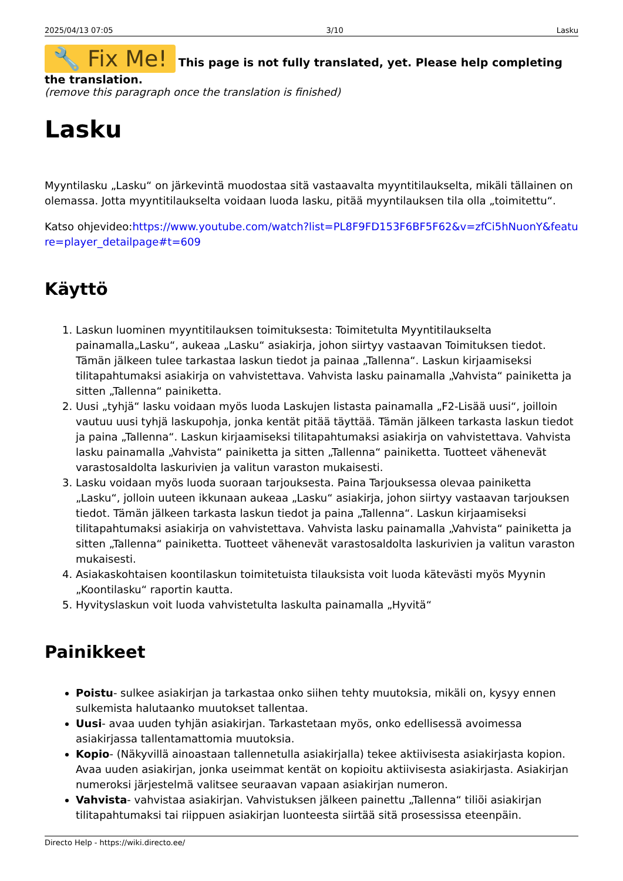2025/04/13 07:05 3/10 Lasku
🔧 Fix Me! This page is not fully translated, yet. Please help completing the translation.
(remove this paragraph once the translation is finished)
Lasku
Myyntilasku „Lasku“ on järkevintä muodostaa sitä vastaavalta myyntitilaukselta, mikäli tällainen on olemassa. Jotta myyntitilaukselta voidaan luoda lasku, pitää myyntilauksen tila olla „toimitettu“.
Katso ohjevideo:https://www.youtube.com/watch?list=PL8F9FD153F6BF5F62&v=zfCi5hNuonY&feature=player_detailpage#t=609
Käyttö
1. Laskun luominen myyntitilauksen toimituksesta: Toimitetulta Myyntitilaukselta painamalla„Lasku“, aukeaa „Lasku“ asiakirja, johon siirtyy vastaavan Toimituksen tiedot. Tämän jälkeen tulee tarkastaa laskun tiedot ja painaa „Tallenna“. Laskun kirjaamiseksi tilitapahtumaksi asiakirja on vahvistettava. Vahvista lasku painamalla „Vahvista“ painiketta ja sitten „Tallenna“ painiketta.
2. Uusi „tyhjä“ lasku voidaan myös luoda Laskujen listasta painamalla „F2-Lisää uusi“, joilloin vautuu uusi tyhjä laskupohja, jonka kentät pitää täyttää. Tämän jälkeen tarkasta laskun tiedot ja paina „Tallenna“. Laskun kirjaamiseksi tilitapahtumaksi asiakirja on vahvistettava. Vahvista lasku painamalla „Vahvista“ painiketta ja sitten „Tallenna“ painiketta. Tuotteet vähenevät varastosaldolta laskurivien ja valitun varaston mukaisesti.
3. Lasku voidaan myös luoda suoraan tarjouksesta. Paina Tarjouksessa olevaa painiketta „Lasku“, jolloin uuteen ikkunaan aukeaa „Lasku“ asiakirja, johon siirtyy vastaavan tarjouksen tiedot. Tämän jälkeen tarkasta laskun tiedot ja paina „Tallenna“. Laskun kirjaamiseksi tilitapahtumaksi asiakirja on vahvistettava. Vahvista lasku painamalla „Vahvista“ painiketta ja sitten „Tallenna“ painiketta. Tuotteet vähenevät varastosaldolta laskurivien ja valitun varaston mukaisesti.
4. Asiakaskohtaisen koontilaskun toimitetuista tilauksista voit luoda kätevästi myös Myynin „Koontilasku“ raportin kautta.
5. Hyvityslaskun voit luoda vahvistetulta laskulta painamalla „Hyvitä“
Painikkeet
Poistu- sulkee asiakirjan ja tarkastaa onko siihen tehty muutoksia, mikäli on, kysyy ennen sulkemista halutaanko muutokset tallentaa.
Uusi- avaa uuden tyhjän asiakirjan. Tarkastetaan myös, onko edellisessä avoimessa asiakirjassa tallentamattomia muutoksia.
Kopio- (Näkyvillä ainoastaan tallennetulla asiakirjalla) tekee aktiivisesta asiakirjasta kopion. Avaa uuden asiakirjan, jonka useimmat kentät on kopioitu aktiivisesta asiakirjasta. Asiakirjan numeroksi järjestelmä valitsee seuraavan vapaan asiakirjan numeron.
Vahvista- vahvistaa asiakirjan. Vahvistuksen jälkeen painettu „Tallenna“ tiliöi asiakirjan tilitapahtumaksi tai riippuen asiakirjan luonteesta siirtää sitä prosessissa eteenpäin.
Directo Help - https://wiki.directo.ee/